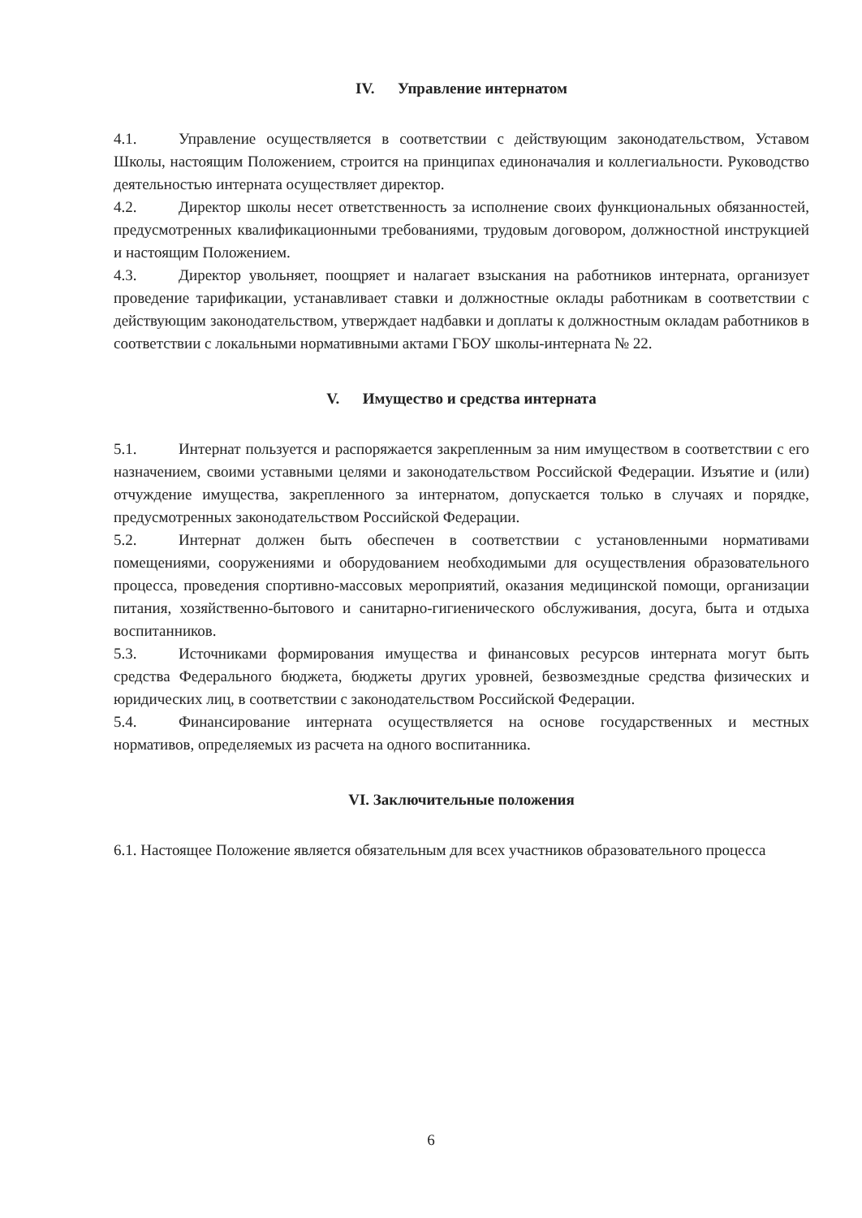IV. Управление интернатом
4.1. Управление осуществляется в соответствии с действующим законодательством, Уставом Школы, настоящим Положением, строится на принципах единоначалия и коллегиальности. Руководство деятельностью интерната осуществляет директор.
4.2. Директор школы несет ответственность за исполнение своих функциональных обязанностей, предусмотренных квалификационными требованиями, трудовым договором, должностной инструкцией и настоящим Положением.
4.3. Директор увольняет, поощряет и налагает взыскания на работников интерната, организует проведение тарификации, устанавливает ставки и должностные оклады работникам в соответствии с действующим законодательством, утверждает надбавки и доплаты к должностным окладам работников в соответствии с локальными нормативными актами ГБОУ школы-интерната № 22.
V. Имущество и средства интерната
5.1. Интернат пользуется и распоряжается закрепленным за ним имуществом в соответствии с его назначением, своими уставными целями и законодательством Российской Федерации. Изъятие и (или) отчуждение имущества, закрепленного за интернатом, допускается только в случаях и порядке, предусмотренных законодательством Российской Федерации.
5.2. Интернат должен быть обеспечен в соответствии с установленными нормативами помещениями, сооружениями и оборудованием необходимыми для осуществления образовательного процесса, проведения спортивно-массовых мероприятий, оказания медицинской помощи, организации питания, хозяйственно-бытового и санитарно-гигиенического обслуживания, досуга, быта и отдыха воспитанников.
5.3. Источниками формирования имущества и финансовых ресурсов интерната могут быть средства Федерального бюджета, бюджеты других уровней, безвозмездные средства физических и юридических лиц, в соответствии с законодательством Российской Федерации.
5.4. Финансирование интерната осуществляется на основе государственных и местных нормативов, определяемых из расчета на одного воспитанника.
VI. Заключительные положения
6.1. Настоящее Положение является обязательным для всех участников образовательного процесса
6